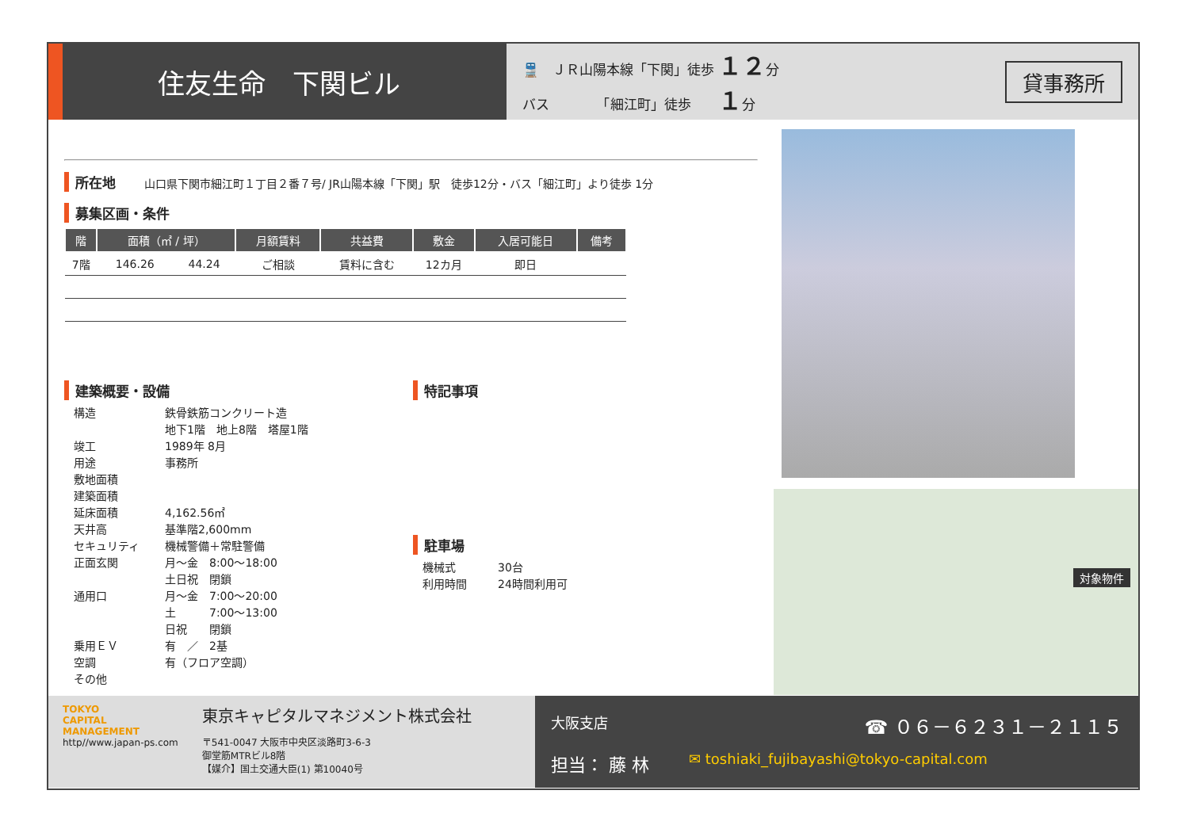住友生命　下関ビル
🚆　ＪＲ山陽本線「下関」徒歩 １２分
バス　　　　「細江町」徒歩　　１分
貸事務所
所在地 山口県下関市細江町１丁目２番７号/ JR山陽本線「下関」駅　徒歩12分・バス「細江町」より徒歩 1分
募集区画・条件
| 階 | 面積（㎡ / 坪） | | 月額賃料 | 共益費 | 敷金 | 入居可能日 | 備考 |
| --- | --- | --- | --- | --- | --- | --- | --- |
| 7階 | 146.26 | 44.24 | ご相談 | 賃料に含む | 12カ月 | 即日 | |
建築概要・設備
構造 鉄骨鉄筋コンクリート造
地下1階　地上8階　塔屋1階 竣工 1989年 8月 用途 事務所 敷地面積 建築面積 延床面積 4,162.56㎡ 天井高 基準階2,600mm セキュリティ 機械警備＋常駐警備 正面玄関 月～金　8:00～18:00
土日祝　閉鎖 通用口 月～金　7:00～20:00
土　　　7:00～13:00
日祝　　閉鎖 乗用ＥＶ 有　／　2基 空調 有（フロア空調） その他
特記事項
駐車場
機械式 30台 利用時間 24時間利用可
対象物件
TOKYO
CAPITAL
MANAGEMENT
http//www.japan-ps.com
東京キャピタルマネジメント株式会社
〒541-0047 大阪市中央区淡路町3-6-3
御堂筋MTRビル8階
【媒介】国土交通大臣(1) 第10040号
大阪支店 ☎ ０６－６２３１－２１１５
担当： 藤 林 ✉ toshiaki_fujibayashi@tokyo-capital.com